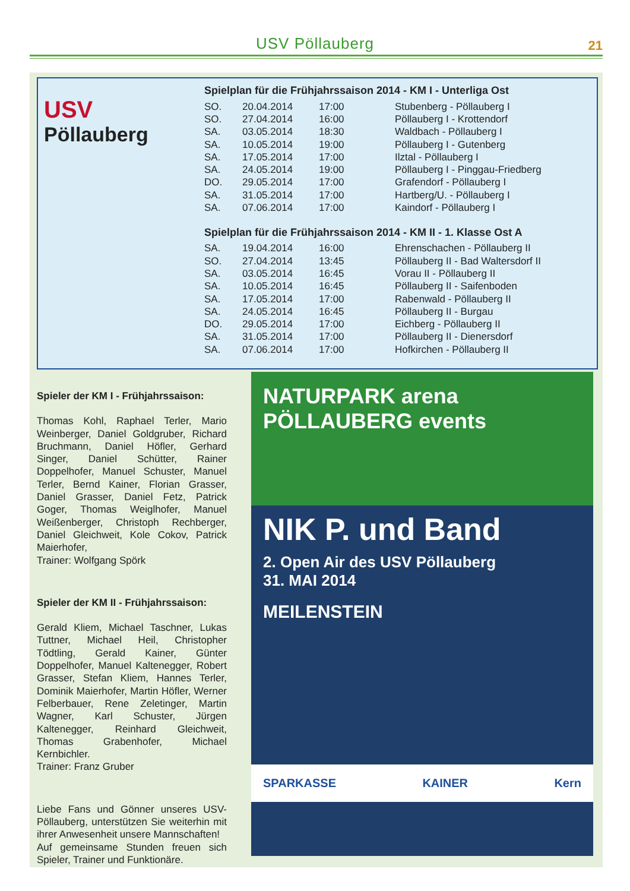USV Pöllauberg 21
USV
Pöllauberg
Spielplan für die Frühjahrssaison 2014 - KM I - Unterliga Ost
| SO. | 20.04.2014 | 17:00 | Stubenberg - Pöllauberg I |
| SO. | 27.04.2014 | 16:00 | Pöllauberg I - Krottendorf |
| SA. | 03.05.2014 | 18:30 | Waldbach - Pöllauberg I |
| SA. | 10.05.2014 | 19:00 | Pöllauberg I - Gutenberg |
| SA. | 17.05.2014 | 17:00 | Ilztal - Pöllauberg I |
| SA. | 24.05.2014 | 19:00 | Pöllauberg I - Pinggau-Friedberg |
| DO. | 29.05.2014 | 17:00 | Grafendorf - Pöllauberg I |
| SA. | 31.05.2014 | 17:00 | Hartberg/U. - Pöllauberg I |
| SA. | 07.06.2014 | 17:00 | Kaindorf - Pöllauberg I |
Spielplan für die Frühjahrssaison 2014 - KM II - 1. Klasse Ost A
| SA. | 19.04.2014 | 16:00 | Ehrenschachen - Pöllauberg II |
| SO. | 27.04.2014 | 13:45 | Pöllauberg II - Bad Waltersdorf II |
| SA. | 03.05.2014 | 16:45 | Vorau II - Pöllauberg II |
| SA. | 10.05.2014 | 16:45 | Pöllauberg II - Saifenboden |
| SA. | 17.05.2014 | 17:00 | Rabenwald - Pöllauberg II |
| SA. | 24.05.2014 | 16:45 | Pöllauberg II - Burgau |
| DO. | 29.05.2014 | 17:00 | Eichberg - Pöllauberg II |
| SA. | 31.05.2014 | 17:00 | Pöllauberg II - Dienersdorf |
| SA. | 07.06.2014 | 17:00 | Hofkirchen - Pöllauberg II |
Spieler der KM I - Frühjahrssaison:
Thomas Kohl, Raphael Terler, Mario Weinberger, Daniel Goldgruber, Richard Bruchmann, Daniel Höfler, Gerhard Singer, Daniel Schütter, Rainer Doppelhofer, Manuel Schuster, Manuel Terler, Bernd Kainer, Florian Grasser, Daniel Grasser, Daniel Fetz, Patrick Goger, Thomas Weiglhofer, Manuel Weißenberger, Christoph Rechberger, Daniel Gleichweit, Kole Cokov, Patrick Maierhofer,
Trainer: Wolfgang Spörk
Spieler der KM II - Frühjahrssaison:
Gerald Kliem, Michael Taschner, Lukas Tuttner, Michael Heil, Christopher Tödtling, Gerald Kainer, Günter Doppelhofer, Manuel Kaltenegger, Robert Grasser, Stefan Kliem, Hannes Terler, Dominik Maierhofer, Martin Höfler, Werner Felberbauer, Rene Zeletinger, Martin Wagner, Karl Schuster, Jürgen Kaltenegger, Reinhard Gleichweit, Thomas Grabenhofer, Michael Kernbichler.
Trainer: Franz Gruber
Liebe Fans und Gönner unseres USV-Pöllauberg, unterstützen Sie weiterhin mit ihrer Anwesenheit unsere Mannschaften!
Auf gemeinsame Stunden freuen sich Spieler, Trainer und Funktionäre.
NATURPARK arena PÖLLAUBERG events
NIK P. und Band
2. Open Air des USV Pöllauberg
31. MAI 2014
MEILENSTEIN
SPARKASSE KAINER Kern